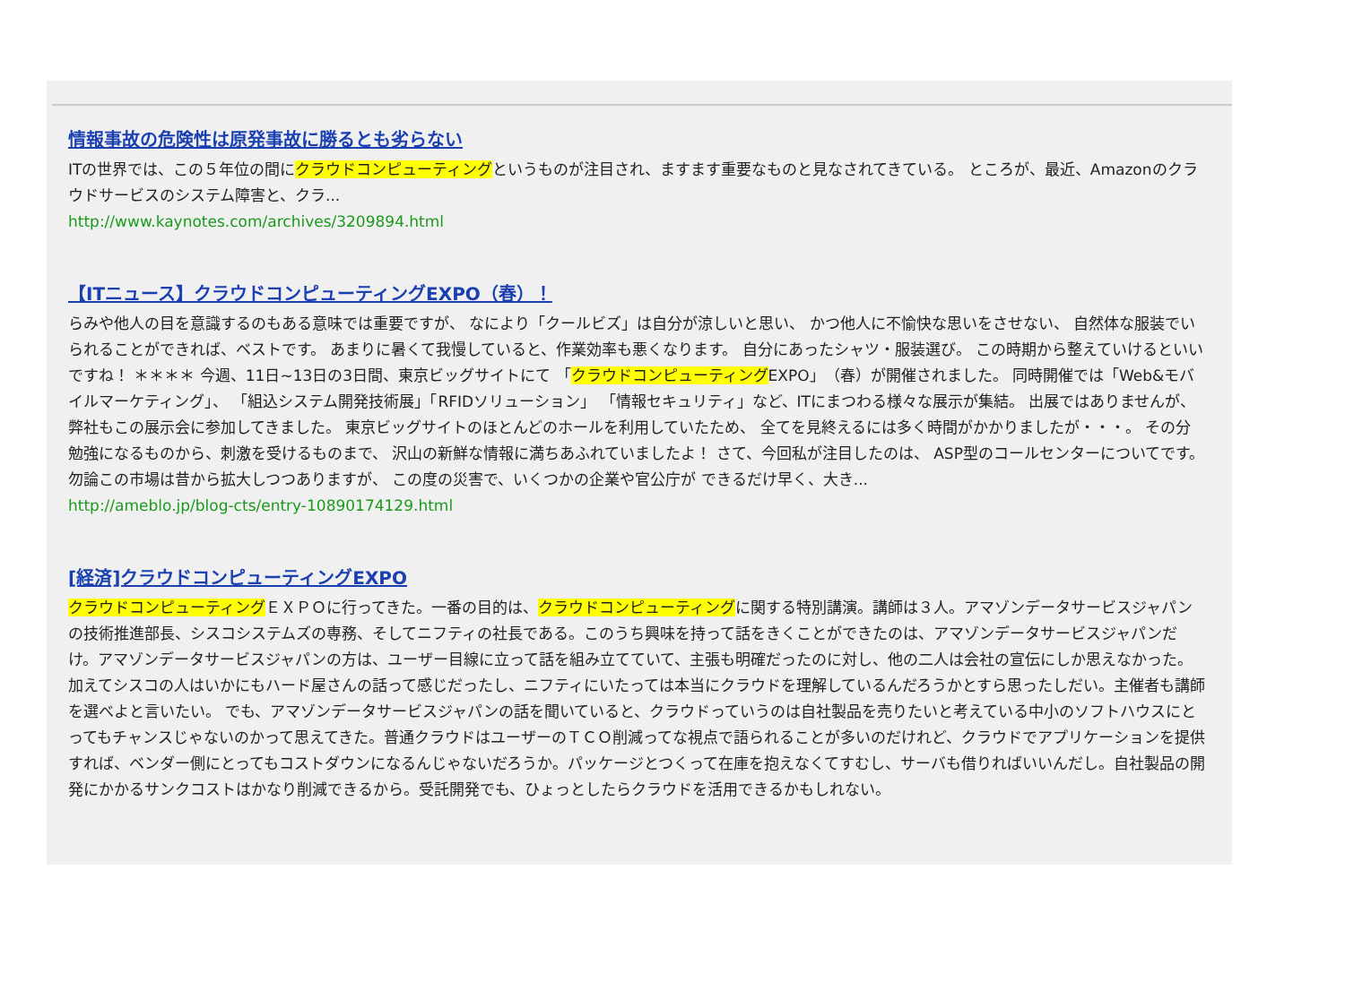情報事故の危険性は原発事故に勝るとも劣らない
ITの世界では、この５年位の間にクラウドコンピューティングというものが注目され、ますます重要なものと見なされてきている。 ところが、最近、Amazonのクラウドサービスのシステム障害と、クラ...
http://www.kaynotes.com/archives/3209894.html
【ITニュース】クラウドコンピューティングEXPO（春）！
らみや他人の目を意識するのもある意味では重要ですが、 なにより「クールビズ」は自分が涼しいと思い、 かつ他人に不愉快な思いをさせない、 自然体な服装でいられることができれば、ベストです。 あまりに暑くて我慢していると、作業効率も悪くなります。 自分にあったシャツ・服装選び。 この時期から整えていけるといいですね！ ＊＊＊＊ 今週、11日~13日の3日間、東京ビッグサイトにて 「クラウドコンピューティングEXPO」（春）が開催されました。 同時開催では「Web&モバイルマーケティング」、 「組込システム開発技術展」「RFIDソリューション」 「情報セキュリティ」など、ITにまつわる様々な展示が集結。 出展ではありませんが、弊社もこの展示会に参加してきました。 東京ビッグサイトのほとんどのホールを利用していたため、 全てを見終えるには多く時間がかかりましたが・・・。 その分勉強になるものから、刺激を受けるものまで、 沢山の新鮮な情報に満ちあふれていましたよ！ さて、今回私が注目したのは、 ASP型のコールセンターについてです。 勿論この市場は昔から拡大しつつありますが、 この度の災害で、いくつかの企業や官公庁が できるだけ早く、大き...
http://ameblo.jp/blog-cts/entry-10890174129.html
[経済]クラウドコンピューティングEXPO
クラウドコンピューティングＥＸＰＯに行ってきた。一番の目的は、クラウドコンピューティングに関する特別講演。講師は３人。アマゾンデータサービスジャパンの技術推進部長、シスコシステムズの専務、そしてニフティの社長である。このうち興味を持って話をきくことができたのは、アマゾンデータサービスジャパンだけ。アマゾンデータサービスジャパンの方は、ユーザー目線に立って話を組み立てていて、主張も明確だったのに対し、他の二人は会社の宣伝にしか思えなかった。加えてシスコの人はいかにもハード屋さんの話って感じだったし、ニフティにいたっては本当にクラウドを理解しているんだろうかとすら思ったしだい。主催者も講師を選べよと言いたい。 でも、アマゾンデータサービスジャパンの話を聞いていると、クラウドっていうのは自社製品を売りたいと考えている中小のソフトハウスにとってもチャンスじゃないのかって思えてきた。普通クラウドはユーザーのＴＣＯ削減ってな視点で語られることが多いのだけれど、クラウドでアプリケーションを提供すれば、ベンダー側にとってもコストダウンになるんじゃないだろうか。パッケージとつくって在庫を抱えなくてすむし、サーバも借りればいいんだし。自社製品の開発にかかるサンクコストはかなり削減できるから。受託開発でも、ひょっとしたらクラウドを活用できるかもしれない。